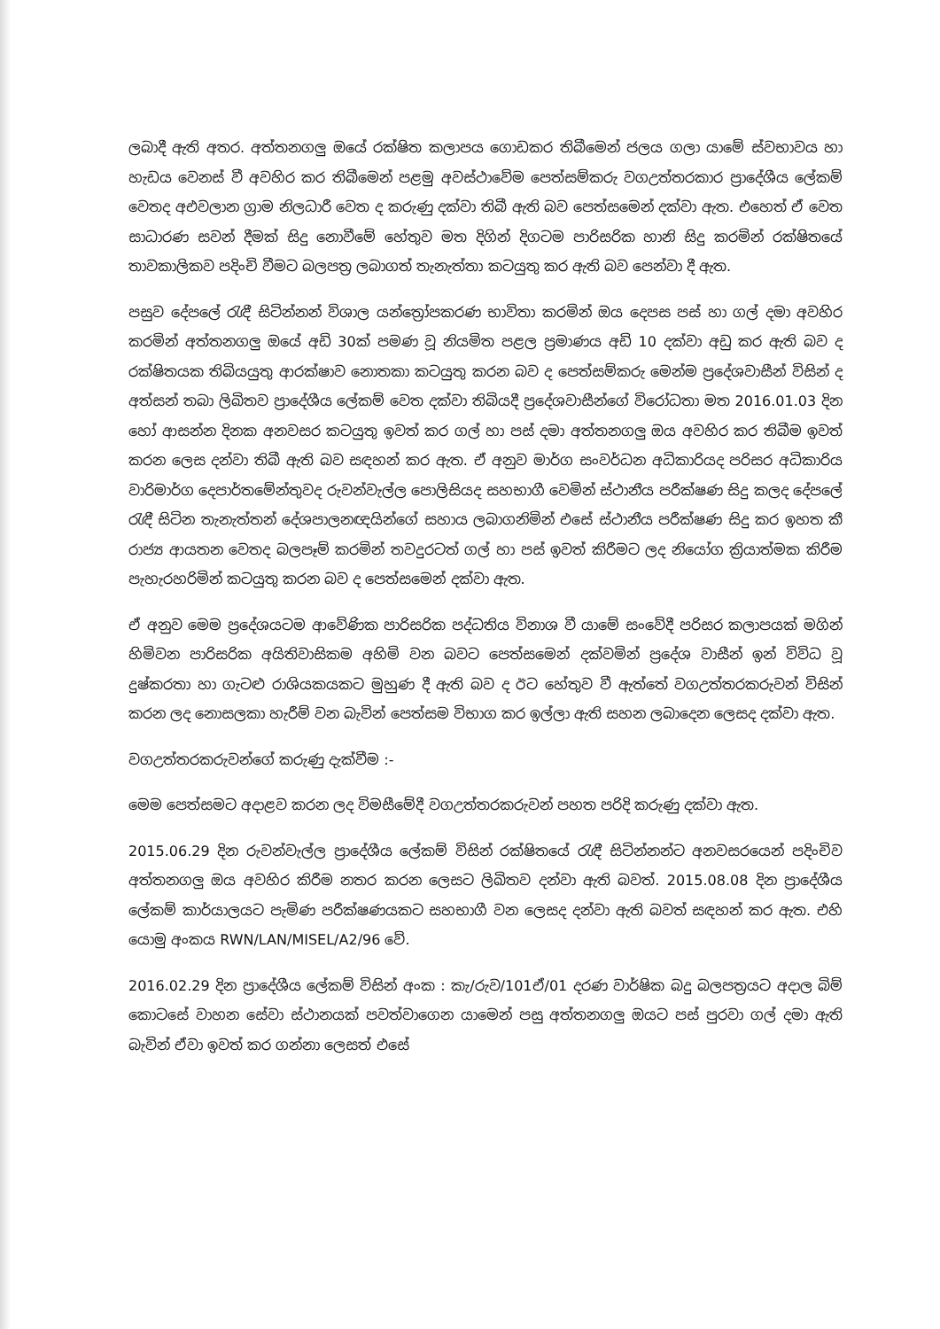ලබාදී ඇති අතර. අත්තනගලු ඔයේ රක්ෂිත කලාපය ගොඩකර තිබීමෙන් ජලය ගලා යාමේ ස්වභාවය හා හැඩය වෙනස් වී අවහිර කර තිබීමෙන් පළමු අවස්ථාවේම පෙත්සම්කරු වගඋත්තරකාර ප්‍රාදේශීය ලේකම් වෙතද අඑවලාන ග්‍රාම නිලධාරී වෙත ද කරුණු දක්වා තිබී ඇති බව පෙත්සමෙන් දක්වා ඇත. එහෙත් ඒ වෙත සාධාරණ සවන් දීමක් සිදු නොවීමේ හේතුව මත දිගින් දිගටම පාරිසරික හානි සිදු කරමින් රක්ෂිතයේ තාවකාලිකව පදිංචි වීමට බලපත්‍ර ලබාගත් තැනැත්තා කටයුතු කර ඇති බව පෙන්වා දී ඇත.
පසුව දේපලේ රැඳී සිටින්නන් විශාල යන්ත්‍රෝපකරණ භාවිතා කරමින් ඔය දෙපස පස් හා ගල් දමා අවහිර කරමින් අත්තනගලු ඔයේ අඩි 30ක් පමණ වූ නියමිත පළල ප්‍රමාණය අඩි 10 දක්වා අඩු කර ඇති බව ද රක්ෂිතයක තිබියයුතු ආරක්ෂාව නොතකා කටයුතු කරන බව ද පෙත්සම්කරු මෙන්ම ප්‍රදේශවාසීන් විසින් ද අත්සන් තබා ලිඛිතව ප්‍රාදේශීය ලේකම් වෙත දක්වා තිබියදී ප්‍රදේශවාසීන්ගේ විරෝධතා මත 2016.01.03 දින හෝ ආසන්න දිනක අනවසර කටයුතු ඉවත් කර ගල් හා පස් දමා අත්තනගලු ඔය අවහිර කර තිබීම ඉවත් කරන ලෙස දන්වා තිබී ඇති බව සඳහන් කර ඇත. ඒ අනුව මාර්ග සංවර්ධන අධිකාරියද පරිසර අධිකාරිය වාරිමාර්ග දෙපාර්තමේන්තුවද රුවන්වැල්ල පොලිසියද සහභාගී වෙමින් ස්ථානීය පරීක්ෂණ සිදු කලද දේපලේ රැඳී සිටින තැනැත්තන් දේශපාලනඥයින්ගේ සහාය ලබාගනිමින් එසේ ස්ථානීය පරීක්ෂණ සිදු කර ඉහත කී රාජ්‍ය ආයතන වෙතද බලපෑම් කරමින් තවදුරටත් ගල් හා පස් ඉවත් කිරීමට ලද නියෝග ක්‍රියාත්මක කිරීම පැහැරහරිමින් කටයුතු කරන බව ද පෙත්සමෙන් දක්වා ඇත.
ඒ අනුව මෙම ප්‍රදේශයටම ආවේණික පාරිසරික පද්ධතිය විනාශ වී යාමේ සංවේදී පරිසර කලාපයක් මගින් හිමිවන පාරිසරික අයිතිවාසිකම අහිමි වන බවට පෙත්සමෙන් දක්වමින් ප්‍රදේශ වාසීන් ඉන් විවිධ වූ දුෂ්කරතා හා ගැටළු රාශියකයකට මුහුණ දී ඇති බව ද ඊට හේතුව වී ඇත්තේ වගඋත්තරකරුවන් විසින් කරන ලද නොසලකා හැරීම් වන බැවින් පෙත්සම විභාග කර ඉල්ලා ඇති සහන ලබාදෙන ලෙසද දක්වා ඇත.
වගඋත්තරකරුවන්ගේ කරුණු දැක්වීම :-
මෙම පෙත්සමට අදාළව කරන ලද විමසීමේදී වගඋත්තරකරුවන් පහත පරිදි කරුණු දක්වා ඇත.
2015.06.29 දින රුවන්වැල්ල ප්‍රාදේශීය ලේකම් විසින් රක්ෂිතයේ රැඳී සිටින්නන්ට අනවසරයෙන් පදිංචිව අත්තනගලු ඔය අවහිර කිරීම නතර කරන ලෙසට ලිඛිතව දන්වා ඇති බවත්. 2015.08.08 දින ප්‍රාදේශීය ලේකම් කාර්යාලයට පැමිණ පරීක්ෂණයකට සහභාගී වන ලෙසද දන්වා ඇති බවත් සඳහන් කර ඇත. එහි යොමු අංකය RWN/LAN/MISEL/A2/96 වේ.
2016.02.29 දින ප්‍රාදේශීය ලේකම් විසින් අංක : කැ/රුව/101ඒ/01 දරණ වාර්ෂික බදු බලපත්‍රයට අදාල බිම් කොටසේ වාහන සේවා ස්ථානයක් පවත්වාගෙන යාමෙන් පසු අත්තනගලු ඔයට පස් පුරවා ගල් දමා ඇති බැවින් ඒවා ඉවත් කර ගන්නා ලෙසත් එසේ